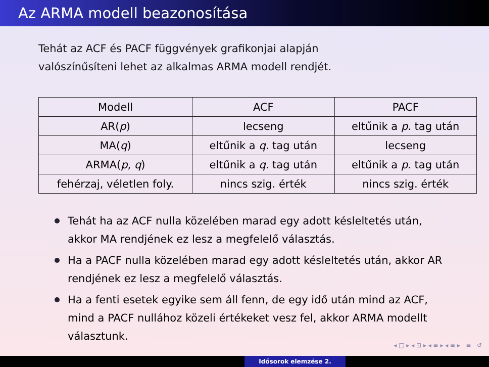Az ARMA modell beazonosítása
Tehát az ACF és PACF függvények grafikonjai alapján
valószínűsíteni lehet az alkalmas ARMA modell rendjét.
| Modell | ACF | PACF |
| --- | --- | --- |
| AR( p ) | lecseng | eltűnik a p . tag után |
| MA( q ) | eltűnik a q . tag után | lecseng |
| ARMA( p , q ) | eltűnik a q . tag után | eltűnik a p . tag után |
| fehérzaj, véletlen foly. | nincs szig. érték | nincs szig. érték |
Tehát ha az ACF nulla közelében marad egy adott késleltetés után, akkor MA rendjének ez lesz a megfelelő választás.
Ha a PACF nulla közelében marad egy adott késleltetés után, akkor AR rendjének ez lesz a megfelelő választás.
Ha a fenti esetek egyike sem áll fenn, de egy idő után mind az ACF, mind a PACF nullához közeli értékeket vesz fel, akkor ARMA modellt választunk.
◂ □ ▸ ◂ ⊡ ▸ ◂ ≡ ▸ ◂ ≡ ▸ ≡ ↺
Idősorok elemzése 2.